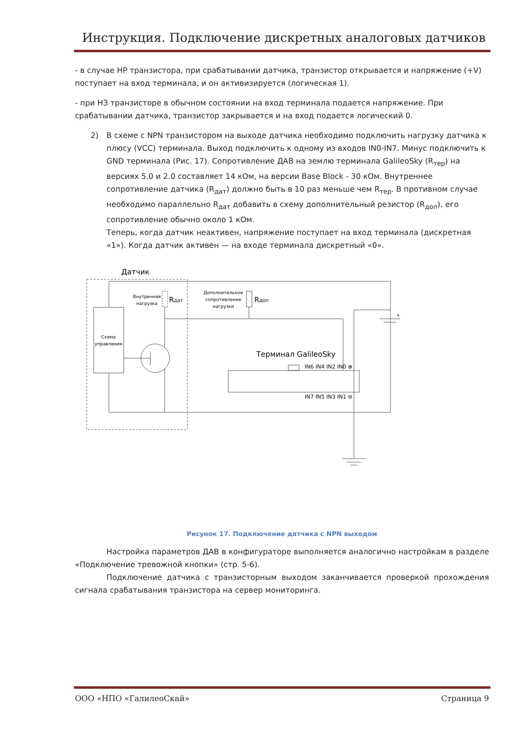Инструкция. Подключение дискретных аналоговых датчиков
- в случае НР транзистора, при срабатывании датчика, транзистор открывается и напряжение (+V) поступает на вход терминала, и он активизируется (логическая 1).
- при НЗ транзисторе в обычном состоянии на вход терминала подается напряжение. При срабатывании датчика, транзистор закрывается и на вход подается логический 0.
2) В схеме с NPN транзистором на выходе датчика необходимо подключить нагрузку датчика к плюсу (VCC) терминала. Выход подключить к одному из входов IN0-IN7. Минус подключить к GND терминала (Рис. 17). Сопротивление ДАВ на землю терминала GalileoSky (R<sub>тер</sub>) на версиях 5.0 и 2.0 составляет 14 кОм, на версии Base Block - 30 кОм. Внутреннее сопротивление датчика (R<sub>дат</sub>) должно быть в 10 раз меньше чем R<sub>тер</sub>. В противном случае необходимо параллельно R<sub>дат</sub> добавить в схему дополнительный резистор (R<sub>доп</sub>), его сопротивление обычно около 1 кОм.
Теперь, когда датчик неактивен, напряжение поступает на вход терминала (дискретная «1»). Когда датчик активен — на входе терминала дискретный «0».
Датчик
Внутренняя
нагрузка
Rдат
Дополнительное
сопротивление
нагрузки
Rдоп
Схема
управления
Терминал GalileoSky
IN6 IN4 IN2 IN0 ⊕
IN7 IN5 IN3 IN1 ⊖
+
Рисунок 17. Подключение датчика с NPN выходом
Настройка параметров ДАВ в конфигураторе выполняется аналогично настройкам в разделе «Подключение тревожной кнопки» (стр. 5-6).
Подключение датчика с транзисторным выходом заканчивается проверкой прохождения сигнала срабатывания транзистора на сервер мониторинга.
ООО «НПО «ГалилеоСкай» Страница 9